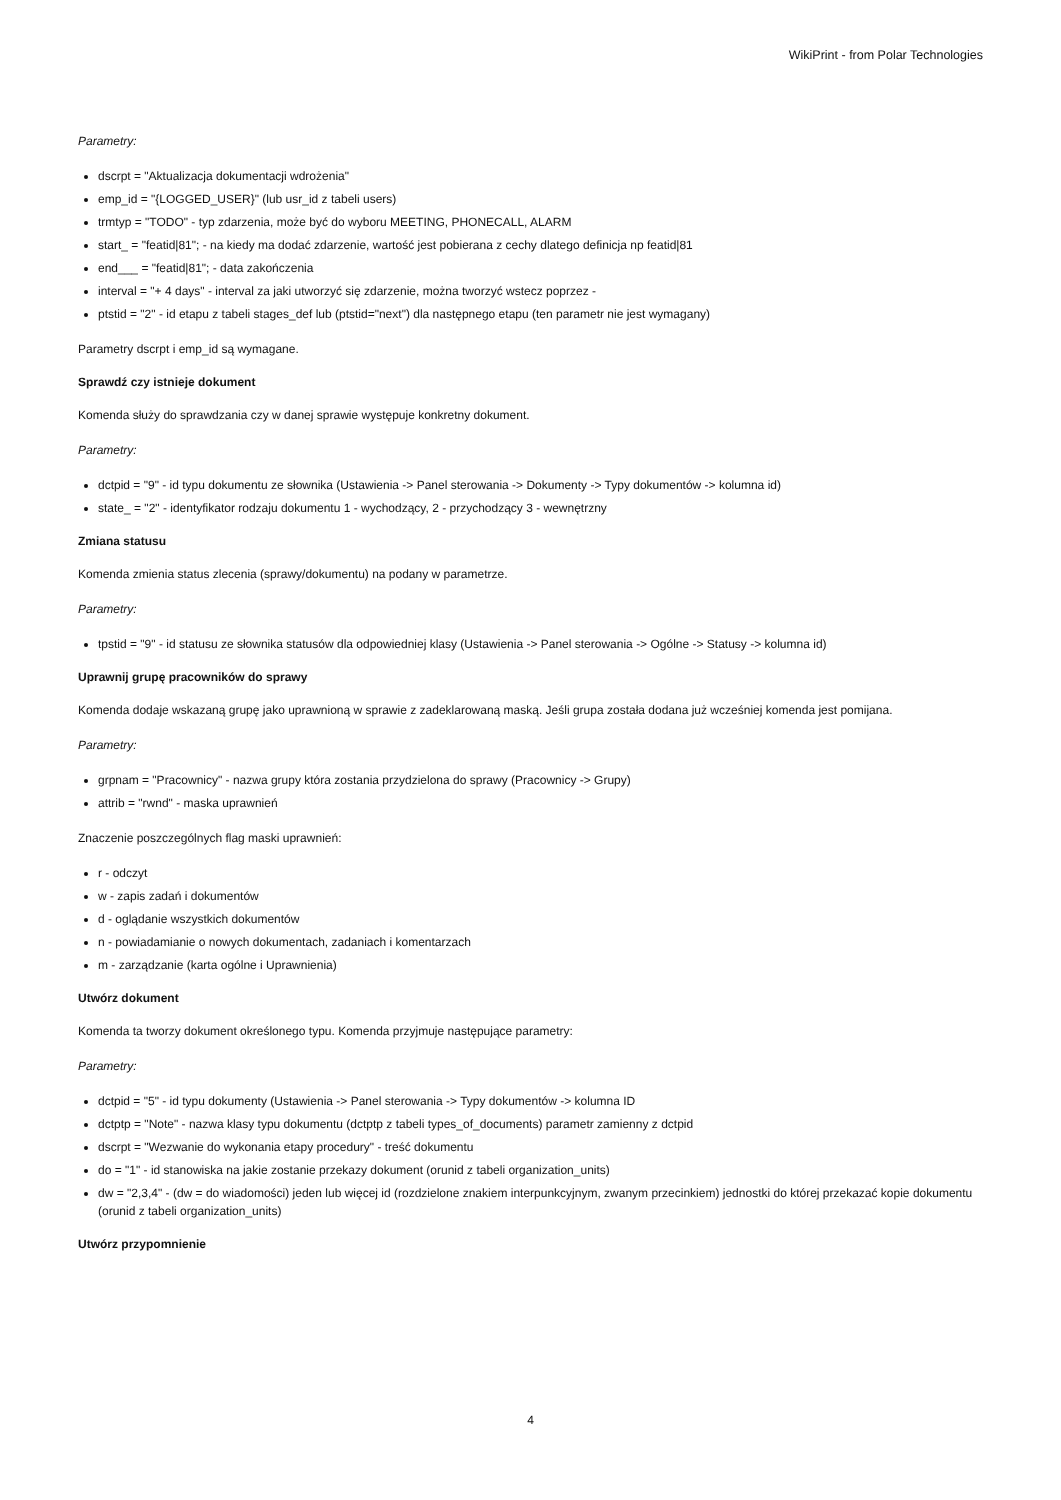WikiPrint - from Polar Technologies
Parametry:
dscrpt = "Aktualizacja dokumentacji wdrożenia"
emp_id = "{LOGGED_USER}" (lub usr_id z tabeli users)
trmtyp = "TODO" - typ zdarzenia, może być do wyboru MEETING, PHONECALL, ALARM
start_ = "featid|81"; - na kiedy ma dodać zdarzenie, wartość jest pobierana z cechy dlatego definicja np featid|81
end___ = "featid|81"; - data zakończenia
interval = "+ 4 days" - interval za jaki utworzyć się zdarzenie, można tworzyć wstecz poprzez -
ptstid = "2" - id etapu z tabeli stages_def lub (ptstid="next") dla następnego etapu (ten parametr nie jest wymagany)
Parametry dscrpt i emp_id są wymagane.
Sprawdź czy istnieje dokument
Komenda służy do sprawdzania czy w danej sprawie występuje konkretny dokument.
Parametry:
dctpid = "9" - id typu dokumentu ze słownika (Ustawienia -> Panel sterowania -> Dokumenty -> Typy dokumentów -> kolumna id)
state_ = "2" - identyfikator rodzaju dokumentu 1 - wychodzący, 2 - przychodzący 3 - wewnętrzny
Zmiana statusu
Komenda zmienia status zlecenia (sprawy/dokumentu) na podany w parametrze.
Parametry:
tpstid = "9" - id statusu ze słownika statusów dla odpowiedniej klasy (Ustawienia -> Panel sterowania -> Ogólne -> Statusy -> kolumna id)
Uprawnij grupę pracowników do sprawy
Komenda dodaje wskazaną grupę jako uprawnioną w sprawie z zadeklarowaną maską. Jeśli grupa została dodana już wcześniej komenda jest pomijana.
Parametry:
grpnam = "Pracownicy" - nazwa grupy która zostania przydzielona do sprawy (Pracownicy -> Grupy)
attrib = "rwnd" - maska uprawnień
Znaczenie poszczególnych flag maski uprawnień:
r - odczyt
w - zapis zadań i dokumentów
d - oglądanie wszystkich dokumentów
n - powiadamianie o nowych dokumentach, zadaniach i komentarzach
m - zarządzanie (karta ogólne i Uprawnienia)
Utwórz dokument
Komenda ta tworzy dokument określonego typu. Komenda przyjmuje następujące parametry:
Parametry:
dctpid = "5" - id typu dokumenty (Ustawienia -> Panel sterowania -> Typy dokumentów -> kolumna ID
dctptp = "Note" - nazwa klasy typu dokumentu (dctptp z tabeli types_of_documents) parametr zamienny z dctpid
dscrpt = "Wezwanie do wykonania etapy procedury" - treść dokumentu
do = "1" - id stanowiska na jakie zostanie przekazy dokument (orunid z tabeli organization_units)
dw = "2,3,4" - (dw = do wiadomości) jeden lub więcej id (rozdzielone znakiem interpunkcyjnym, zwanym przecinkiem) jednostki do której przekazać kopie dokumentu (orunid z tabeli organization_units)
Utwórz przypomnienie
4